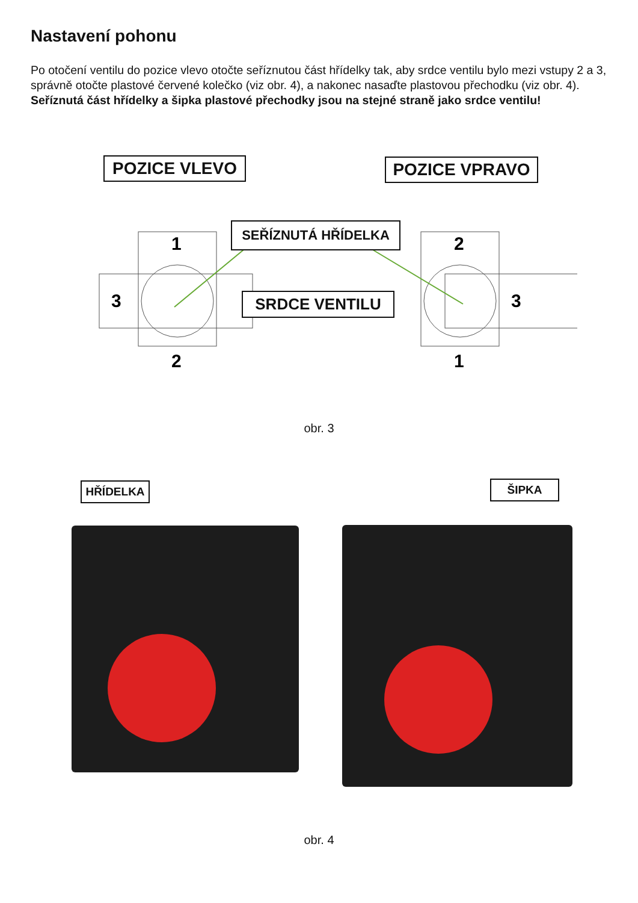Nastavení pohonu
Po otočení ventilu do pozice vlevo otočte seříznutou část hřídelky tak, aby srdce ventilu bylo mezi vstupy 2 a 3, správně otočte plastové červené kolečko (viz obr. 4), a nakonec nasaďte plastovou přechodku (viz obr. 4).
Seříznutá část hřídelky a šipka plastové přechodky jsou na stejné straně jako srdce ventilu!
1
3
2
2
3
1
POZICE VLEVO POZICE VPRAVO
SEŘÍZNUTÁ HŘÍDELKA
SRDCE VENTILU
obr. 3
HŘÍDELKA ŠIPKA
obr. 4